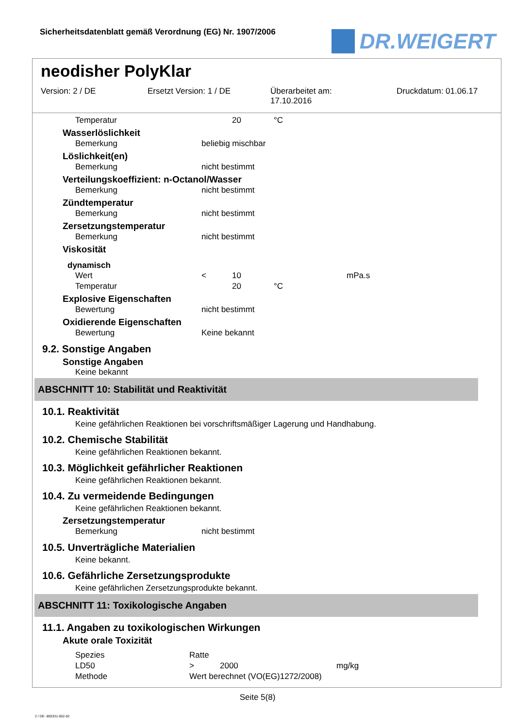Sicherheitsdatenblatt gemäß Verordnung (EG) Nr. 1907/2006
DR.WEIGERT
neodisher PolyKlar
Version: 2 / DE Ersetzt Version: 1 / DE Überarbeitet am:
17.10.2016
Druckdatum: 01.06.17
| Temperatur | | 20 | °C |
Wasserlöslichkeit
| Bemerkung | beliebig mischbar |
Löslichkeit(en)
| Bemerkung | nicht bestimmt |
Verteilungskoeffizient: n-Octanol/Wasser
| Bemerkung | nicht bestimmt |
Zündtemperatur
| Bemerkung | nicht bestimmt |
Zersetzungstemperatur
| Bemerkung | nicht bestimmt |
Viskosität
dynamisch
| Wert | < | 10 | | mPa.s |
| Temperatur | | 20 | °C | |
Explosive Eigenschaften
| Bewertung | nicht bestimmt |
Oxidierende Eigenschaften
| Bewertung | Keine bekannt |
9.2. Sonstige Angaben
Sonstige Angaben
Keine bekannt
ABSCHNITT 10: Stabilität und Reaktivität
10.1. Reaktivität
Keine gefährlichen Reaktionen bei vorschriftsmäßiger Lagerung und Handhabung.
10.2. Chemische Stabilität
Keine gefährlichen Reaktionen bekannt.
10.3. Möglichkeit gefährlicher Reaktionen
Keine gefährlichen Reaktionen bekannt.
10.4. Zu vermeidende Bedingungen
Keine gefährlichen Reaktionen bekannt.
Zersetzungstemperatur
| Bemerkung | nicht bestimmt |
10.5. Unverträgliche Materialien
Keine bekannt.
10.6. Gefährliche Zersetzungsprodukte
Keine gefährlichen Zersetzungsprodukte bekannt.
ABSCHNITT 11: Toxikologische Angaben
11.1. Angaben zu toxikologischen Wirkungen
Akute orale Toxizität
| Spezies | Ratte | | |
| LD50 | > | 2000 | mg/kg |
| Methode | Wert berechnet (VO(EG)1272/2008) | | |
Seite 5(8)
2 / DE- 800331-002-02